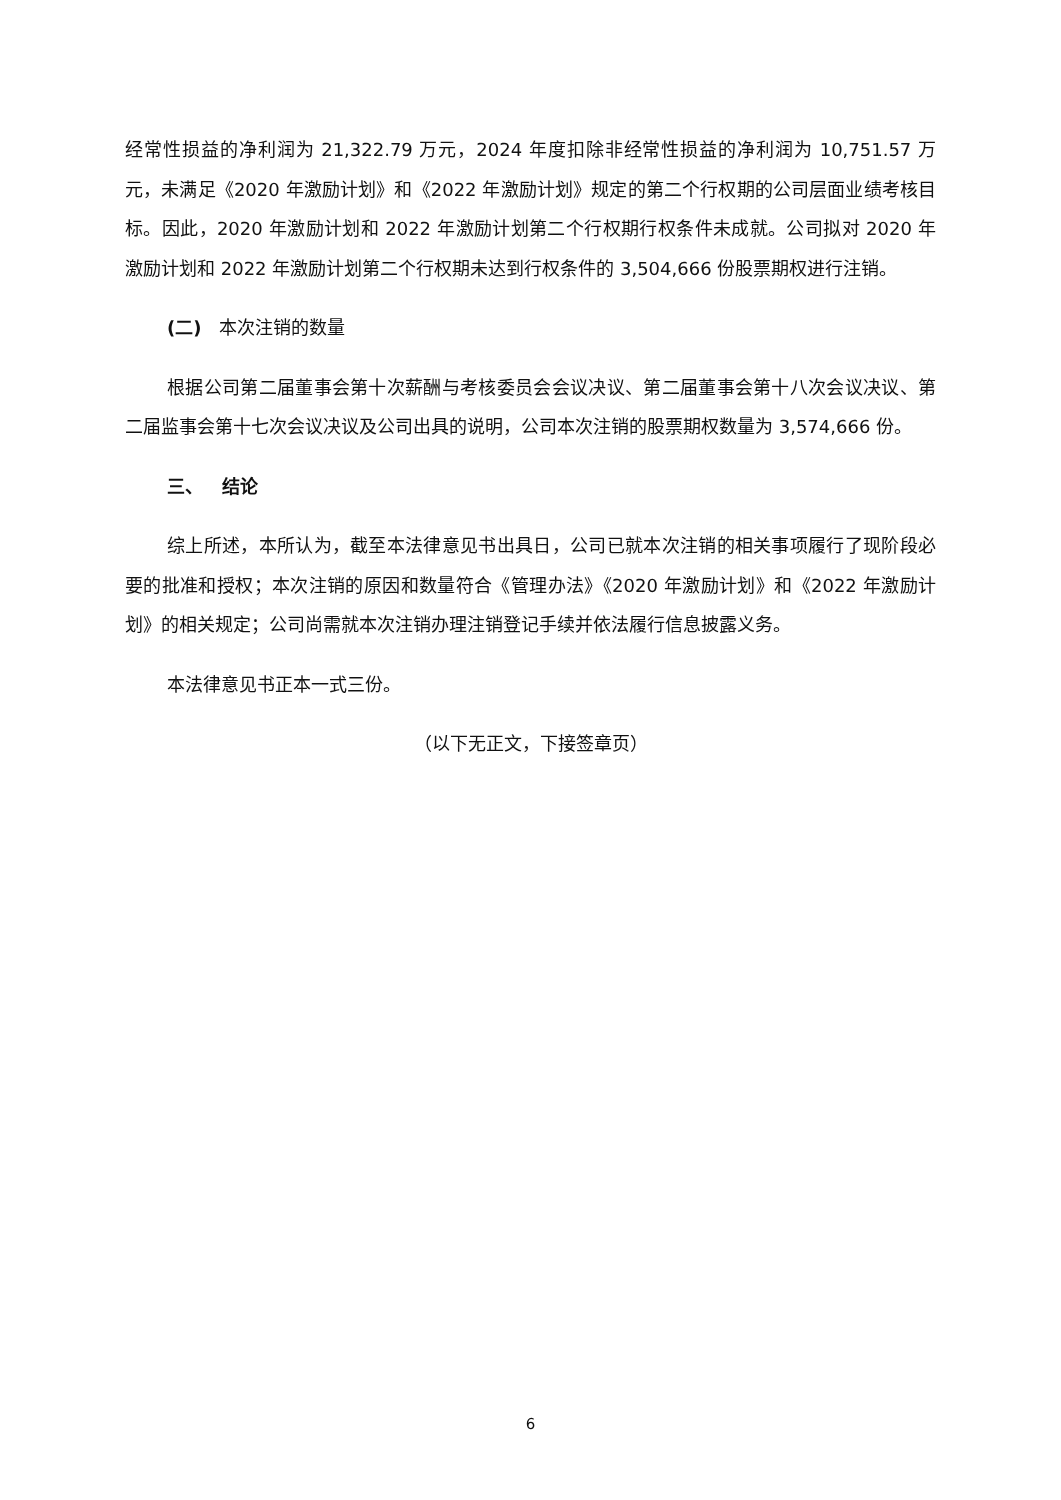经常性损益的净利润为 21,322.79 万元，2024 年度扣除非经常性损益的净利润为 10,751.57 万元，未满足《2020 年激励计划》和《2022 年激励计划》规定的第二个行权期的公司层面业绩考核目标。因此，2020 年激励计划和 2022 年激励计划第二个行权期行权条件未成就。公司拟对 2020 年激励计划和 2022 年激励计划第二个行权期未达到行权条件的 3,504,666 份股票期权进行注销。
(二) 本次注销的数量
根据公司第二届董事会第十次薪酬与考核委员会会议决议、第二届董事会第十八次会议决议、第二届监事会第十七次会议决议及公司出具的说明，公司本次注销的股票期权数量为 3,574,666 份。
三、 结论
综上所述，本所认为，截至本法律意见书出具日，公司已就本次注销的相关事项履行了现阶段必要的批准和授权；本次注销的原因和数量符合《管理办法》《2020 年激励计划》和《2022 年激励计划》的相关规定；公司尚需就本次注销办理注销登记手续并依法履行信息披露义务。
本法律意见书正本一式三份。
（以下无正文，下接签章页）
6